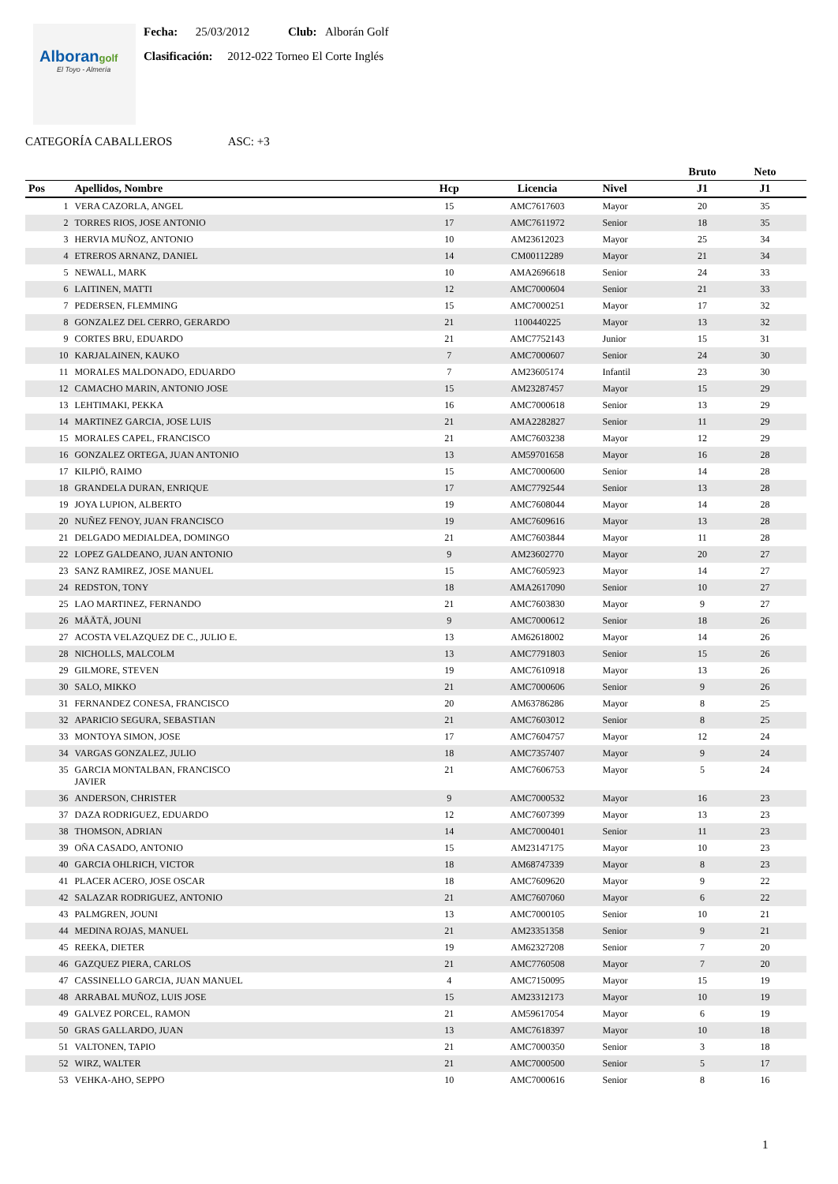Alborangolf
El Toyo - Almería
Fecha: 25/03/2012 Club: Alborán Golf
Clasificación: 2012-022 Torneo El Corte Inglés
CATEGORÍA CABALLEROS ASC: +3
| | | | | | Bruto | Neto | |
| --- | --- | --- | --- | --- | --- | --- | --- |
| Pos | Apellidos, Nombre | Hcp | Licencia | Nivel | J1 | J1 | |
| 1 | VERA CAZORLA, ANGEL | 15 | AMC7617603 | Mayor | 20 | 35 | |
| 2 | TORRES RIOS, JOSE ANTONIO | 17 | AMC7611972 | Senior | 18 | 35 | |
| 3 | HERVIA MUÑOZ, ANTONIO | 10 | AM23612023 | Mayor | 25 | 34 | |
| 4 | ETREROS ARNANZ, DANIEL | 14 | CM00112289 | Mayor | 21 | 34 | |
| 5 | NEWALL, MARK | 10 | AMA2696618 | Senior | 24 | 33 | |
| 6 | LAITINEN, MATTI | 12 | AMC7000604 | Senior | 21 | 33 | |
| 7 | PEDERSEN, FLEMMING | 15 | AMC7000251 | Mayor | 17 | 32 | |
| 8 | GONZALEZ DEL CERRO, GERARDO | 21 | 1100440225 | Mayor | 13 | 32 | |
| 9 | CORTES BRU, EDUARDO | 21 | AMC7752143 | Junior | 15 | 31 | |
| 10 | KARJALAINEN, KAUKO | 7 | AMC7000607 | Senior | 24 | 30 | |
| 11 | MORALES MALDONADO, EDUARDO | 7 | AM23605174 | Infantil | 23 | 30 | |
| 12 | CAMACHO MARIN, ANTONIO JOSE | 15 | AM23287457 | Mayor | 15 | 29 | |
| 13 | LEHTIMAKI, PEKKA | 16 | AMC7000618 | Senior | 13 | 29 | |
| 14 | MARTINEZ GARCIA, JOSE LUIS | 21 | AMA2282827 | Senior | 11 | 29 | |
| 15 | MORALES CAPEL, FRANCISCO | 21 | AMC7603238 | Mayor | 12 | 29 | |
| 16 | GONZALEZ ORTEGA, JUAN ANTONIO | 13 | AM59701658 | Mayor | 16 | 28 | |
| 17 | KILPIÖ, RAIMO | 15 | AMC7000600 | Senior | 14 | 28 | |
| 18 | GRANDELA DURAN, ENRIQUE | 17 | AMC7792544 | Senior | 13 | 28 | |
| 19 | JOYA LUPION, ALBERTO | 19 | AMC7608044 | Mayor | 14 | 28 | |
| 20 | NUÑEZ FENOY, JUAN FRANCISCO | 19 | AMC7609616 | Mayor | 13 | 28 | |
| 21 | DELGADO MEDIALDEA, DOMINGO | 21 | AMC7603844 | Mayor | 11 | 28 | |
| 22 | LOPEZ GALDEANO, JUAN ANTONIO | 9 | AM23602770 | Mayor | 20 | 27 | |
| 23 | SANZ RAMIREZ, JOSE MANUEL | 15 | AMC7605923 | Mayor | 14 | 27 | |
| 24 | REDSTON, TONY | 18 | AMA2617090 | Senior | 10 | 27 | |
| 25 | LAO MARTINEZ, FERNANDO | 21 | AMC7603830 | Mayor | 9 | 27 | |
| 26 | MÄÄTÄ, JOUNI | 9 | AMC7000612 | Senior | 18 | 26 | |
| 27 | ACOSTA VELAZQUEZ DE C., JULIO E. | 13 | AM62618002 | Mayor | 14 | 26 | |
| 28 | NICHOLLS, MALCOLM | 13 | AMC7791803 | Senior | 15 | 26 | |
| 29 | GILMORE, STEVEN | 19 | AMC7610918 | Mayor | 13 | 26 | |
| 30 | SALO, MIKKO | 21 | AMC7000606 | Senior | 9 | 26 | |
| 31 | FERNANDEZ CONESA, FRANCISCO | 20 | AM63786286 | Mayor | 8 | 25 | |
| 32 | APARICIO SEGURA, SEBASTIAN | 21 | AMC7603012 | Senior | 8 | 25 | |
| 33 | MONTOYA SIMON, JOSE | 17 | AMC7604757 | Mayor | 12 | 24 | |
| 34 | VARGAS GONZALEZ, JULIO | 18 | AMC7357407 | Mayor | 9 | 24 | |
| 35 | GARCIA MONTALBAN, FRANCISCO JAVIER | 21 | AMC7606753 | Mayor | 5 | 24 | |
| 36 | ANDERSON, CHRISTER | 9 | AMC7000532 | Mayor | 16 | 23 | |
| 37 | DAZA RODRIGUEZ, EDUARDO | 12 | AMC7607399 | Mayor | 13 | 23 | |
| 38 | THOMSON, ADRIAN | 14 | AMC7000401 | Senior | 11 | 23 | |
| 39 | OÑA CASADO, ANTONIO | 15 | AM23147175 | Mayor | 10 | 23 | |
| 40 | GARCIA OHLRICH, VICTOR | 18 | AM68747339 | Mayor | 8 | 23 | |
| 41 | PLACER ACERO, JOSE OSCAR | 18 | AMC7609620 | Mayor | 9 | 22 | |
| 42 | SALAZAR RODRIGUEZ, ANTONIO | 21 | AMC7607060 | Mayor | 6 | 22 | |
| 43 | PALMGREN, JOUNI | 13 | AMC7000105 | Senior | 10 | 21 | |
| 44 | MEDINA ROJAS, MANUEL | 21 | AM23351358 | Senior | 9 | 21 | |
| 45 | REEKA, DIETER | 19 | AM62327208 | Senior | 7 | 20 | |
| 46 | GAZQUEZ PIERA, CARLOS | 21 | AMC7760508 | Mayor | 7 | 20 | |
| 47 | CASSINELLO GARCIA, JUAN MANUEL | 4 | AMC7150095 | Mayor | 15 | 19 | |
| 48 | ARRABAL MUÑOZ, LUIS JOSE | 15 | AM23312173 | Mayor | 10 | 19 | |
| 49 | GALVEZ PORCEL, RAMON | 21 | AM59617054 | Mayor | 6 | 19 | |
| 50 | GRAS GALLARDO, JUAN | 13 | AMC7618397 | Mayor | 10 | 18 | |
| 51 | VALTONEN, TAPIO | 21 | AMC7000350 | Senior | 3 | 18 | |
| 52 | WIRZ, WALTER | 21 | AMC7000500 | Senior | 5 | 17 | |
| 53 | VEHKA-AHO, SEPPO | 10 | AMC7000616 | Senior | 8 | 16 | |
1